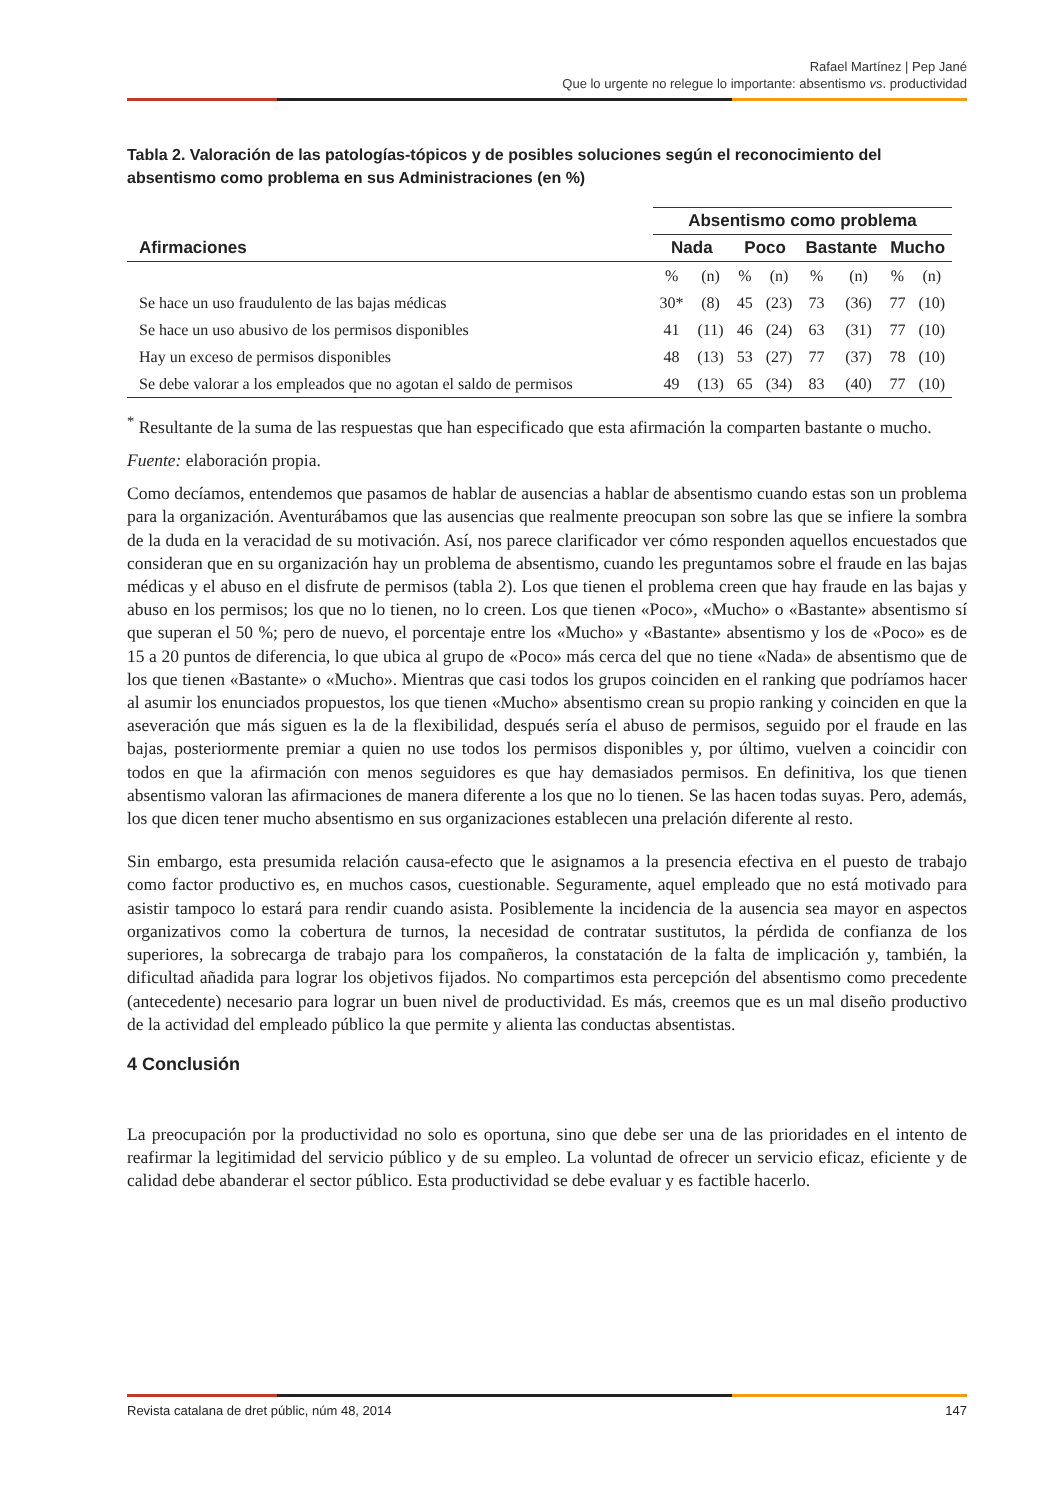Rafael Martínez | Pep Jané
Que lo urgente no relegue lo importante: absentismo vs. productividad
Tabla 2. Valoración de las patologías-tópicos y de posibles soluciones según el reconocimiento del absentismo como problema en sus Administraciones (en %)
| | Absentismo como problema | | | | | | | |
| --- | --- | --- | --- | --- | --- | --- | --- | --- |
| Afirmaciones | Nada | | Poco | | Bastante | | Mucho | |
| | % | (n) | % | (n) | % | (n) | % | (n) |
| Se hace un uso fraudulento de las bajas médicas | 30* | (8) | 45 | (23) | 73 | (36) | 77 | (10) |
| Se hace un uso abusivo de los permisos disponibles | 41 | (11) | 46 | (24) | 63 | (31) | 77 | (10) |
| Hay un exceso de permisos disponibles | 48 | (13) | 53 | (27) | 77 | (37) | 78 | (10) |
| Se debe valorar a los empleados que no agotan el saldo de permisos | 49 | (13) | 65 | (34) | 83 | (40) | 77 | (10) |
<sup>*</sup> Resultante de la suma de las respuestas que han especificado que esta afirmación la comparten bastante o mucho.
Fuente: elaboración propia.
Como decíamos, entendemos que pasamos de hablar de ausencias a hablar de absentismo cuando estas son un problema para la organización. Aventurábamos que las ausencias que realmente preocupan son sobre las que se infiere la sombra de la duda en la veracidad de su motivación. Así, nos parece clarificador ver cómo responden aquellos encuestados que consideran que en su organización hay un problema de absentismo, cuando les preguntamos sobre el fraude en las bajas médicas y el abuso en el disfrute de permisos (tabla 2). Los que tienen el problema creen que hay fraude en las bajas y abuso en los permisos; los que no lo tienen, no lo creen. Los que tienen «Poco», «Mucho» o «Bastante» absentismo sí que superan el 50 %; pero de nuevo, el porcentaje entre los «Mucho» y «Bastante» absentismo y los de «Poco» es de 15 a 20 puntos de diferencia, lo que ubica al grupo de «Poco» más cerca del que no tiene «Nada» de absentismo que de los que tienen «Bastante» o «Mucho». Mientras que casi todos los grupos coinciden en el ranking que podríamos hacer al asumir los enunciados propuestos, los que tienen «Mucho» absentismo crean su propio ranking y coinciden en que la aseveración que más siguen es la de la flexibilidad, después sería el abuso de permisos, seguido por el fraude en las bajas, posteriormente premiar a quien no use todos los permisos disponibles y, por último, vuelven a coincidir con todos en que la afirmación con menos seguidores es que hay demasiados permisos. En definitiva, los que tienen absentismo valoran las afirmaciones de manera diferente a los que no lo tienen. Se las hacen todas suyas. Pero, además, los que dicen tener mucho absentismo en sus organizaciones establecen una prelación diferente al resto.
Sin embargo, esta presumida relación causa-efecto que le asignamos a la presencia efectiva en el puesto de trabajo como factor productivo es, en muchos casos, cuestionable. Seguramente, aquel empleado que no está motivado para asistir tampoco lo estará para rendir cuando asista. Posiblemente la incidencia de la ausencia sea mayor en aspectos organizativos como la cobertura de turnos, la necesidad de contratar sustitutos, la pérdida de confianza de los superiores, la sobrecarga de trabajo para los compañeros, la constatación de la falta de implicación y, también, la dificultad añadida para lograr los objetivos fijados. No compartimos esta percepción del absentismo como precedente (antecedente) necesario para lograr un buen nivel de productividad. Es más, creemos que es un mal diseño productivo de la actividad del empleado público la que permite y alienta las conductas absentistas.
4 Conclusión
La preocupación por la productividad no solo es oportuna, sino que debe ser una de las prioridades en el intento de reafirmar la legitimidad del servicio público y de su empleo. La voluntad de ofrecer un servicio eficaz, eficiente y de calidad debe abanderar el sector público. Esta productividad se debe evaluar y es factible hacerlo.
Revista catalana de dret públic, núm 48, 2014 147